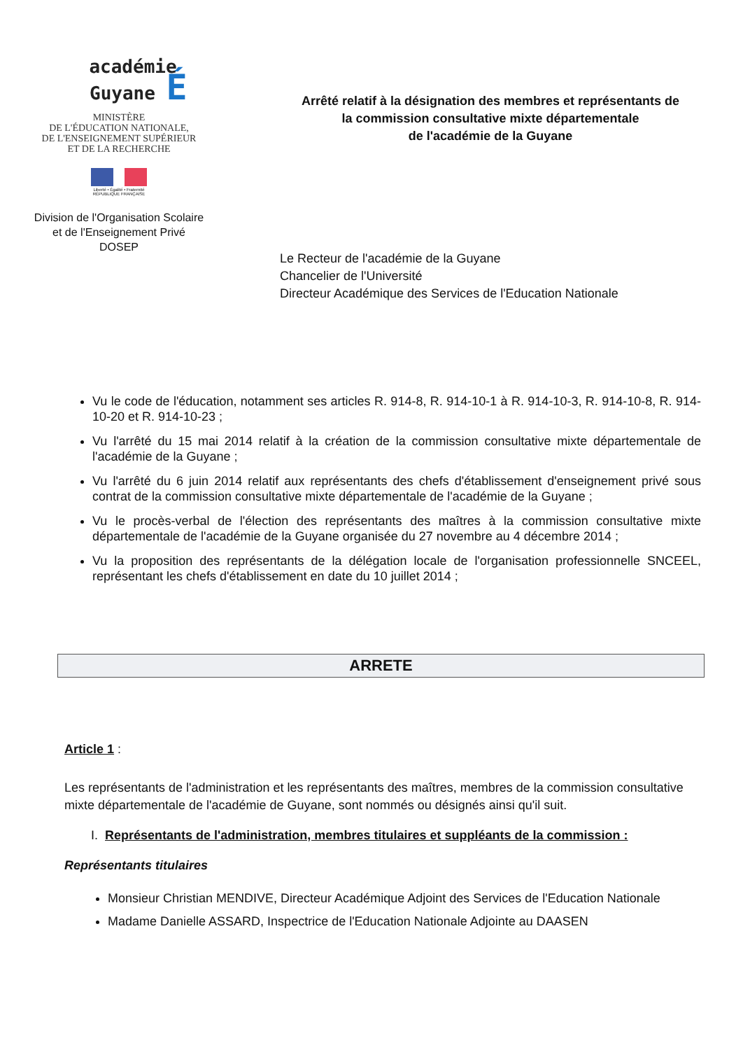académie
Guyane É
MINISTÈRE
DE L'ÉDUCATION NATIONALE,
DE L'ENSEIGNEMENT SUPÉRIEUR
ET DE LA RECHERCHE
Liberté • Égalité • Fraternité
RÉPUBLIQUE FRANÇAISE
Division de l'Organisation Scolaire
et de l'Enseignement Privé
DOSEP
Arrêté relatif à la désignation des membres et représentants de
la commission consultative mixte départementale
de l'académie de la Guyane
Le Recteur de l'académie de la Guyane
Chancelier de l'Université
Directeur Académique des Services de l'Education Nationale
Vu le code de l'éducation, notamment ses articles R. 914-8, R. 914-10-1 à R. 914-10-3, R. 914-10-8, R. 914-10-20 et R. 914-10-23 ;
Vu l'arrêté du 15 mai 2014 relatif à la création de la commission consultative mixte départementale de l'académie de la Guyane ;
Vu l'arrêté du 6 juin 2014 relatif aux représentants des chefs d'établissement d'enseignement privé sous contrat de la commission consultative mixte départementale de l'académie de la Guyane ;
Vu le procès-verbal de l'élection des représentants des maîtres à la commission consultative mixte départementale de l'académie de la Guyane organisée du 27 novembre au 4 décembre 2014 ;
Vu la proposition des représentants de la délégation locale de l'organisation professionnelle SNCEEL, représentant les chefs d'établissement en date du 10 juillet 2014 ;
ARRETE
Article 1 :
Les représentants de l'administration et les représentants des maîtres, membres de la commission consultative mixte départementale de l'académie de Guyane, sont nommés ou désignés ainsi qu'il suit.
I. Représentants de l'administration, membres titulaires et suppléants de la commission :
Représentants titulaires
Monsieur Christian MENDIVE, Directeur Académique Adjoint des Services de l'Education Nationale
Madame Danielle ASSARD, Inspectrice de l'Education Nationale Adjointe au DAASEN